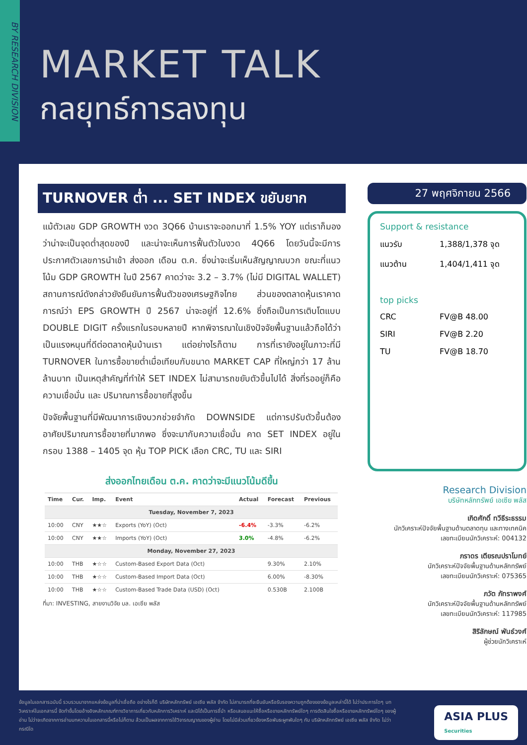BY RESEARCH DIVISION
MARKET TALK
กลยุทธ์การลงทุน
TURNOVER ต่ำ ... SET INDEX ขยับยาก
แม้ตัวเลข GDP GROWTH งวด 3Q66 บ้านเราจะออกมาที่ 1.5% YOY แต่เราก็มองว่าน่าจะเป็นจุดต่ำสุดของปี และน่าจะเห็นการฟื้นตัวในงวด 4Q66 โดยวันนี้จะมีการประกาศตัวเลขการนำเข้า ส่งออก เดือน ต.ค. ซึ่งน่าจะเริ่มเห็นสัญญาณบวก ขณะที่แนวโน้ม GDP GROWTH ในปี 2567 คาดว่าจะ 3.2 – 3.7% (ไม่มี DIGITAL WALLET) สถานการณ์ดังกล่าวยังยืนยันการฟื้นตัวของเศรษฐกิจไทย ส่วนของตลาดหุ้นเราคาดการณ์ว่า EPS GROWTH ปี 2567 น่าจะอยู่ที่ 12.6% ซึ่งถือเป็นการเติบโตแบบ DOUBLE DIGIT ครั้งแรกในรอบหลายปี หากพิจารณาในเชิงปัจจัยพื้นฐานแล้วถือได้ว่าเป็นแรงหนุนที่ดีต่อตลาดหุ้นบ้านเรา แต่อย่างไรก็ตาม การที่เรายังอยู่ในภาวะที่มี TURNOVER ในการซื้อขายต่ำเมื่อเทียบกับขนาด MARKET CAP ที่ใหญ่กว่า 17 ล้านล้านบาท เป็นเหตุสำคัญที่ทำให้ SET INDEX ไม่สามารถขยับตัวขึ้นไปได้ สิ่งที่รออยู่ก็คือ ความเชื่อมั่น และ ปริมาณการซื้อขายที่สูงขึ้น
ปัจจัยพื้นฐานที่มีพัฒนาการเชิงบวกช่วยจำกัด DOWNSIDE แต่การปรับตัวขึ้นต้องอาศัยปริมาณการซื้อขายที่มากพอ ซึ่งจะมากับความเชื่อมั่น คาด SET INDEX อยู่ในกรอบ 1388 – 1405 จุด หุ้น TOP PICK เลือก CRC, TU และ SIRI
ส่งออกไทยเดือน ต.ค. คาดว่าจะมีแนวโน้มดีขึ้น
| Time | Cur. | Imp. | Event | Actual | Forecast | Previous |
| --- | --- | --- | --- | --- | --- | --- |
| Tuesday, November 7, 2023 | | | | | | |
| 10:00 | CNY | ★★☆ | Exports (YoY) (Oct) | -6.4% | -3.3% | -6.2% |
| 10:00 | CNY | ★★☆ | Imports (YoY) (Oct) | 3.0% | -4.8% | -6.2% |
| Monday, November 27, 2023 | | | | | | |
| 10:00 | THB | ★☆☆ | Custom-Based Export Data (Oct) | | 9.30% | 2.10% |
| 10:00 | THB | ★☆☆ | Custom-Based Import Data (Oct) | | 6.00% | -8.30% |
| 10:00 | THB | ★☆☆ | Custom-Based Trade Data (USD) (Oct) | | 0.530B | 2.100B |
ที่มา: INVESTING, สายงานวิจัย บล. เอเซีย พลัส
27 พฤศจิกายน 2566
Support & resistance
แนวรับ 1,388/1,378 จุด
แนวต้าน 1,404/1,411 จุด
top picks
CRC FV@B 48.00
SIRI FV@B 2.20
TU FV@B 18.70
Research Division
บริษัทหลักทรัพย์ เอเซีย พลัส
เกิดศักดิ์ ทวีธีระธรรม
นักวิเคราะห์ปัจจัยพื้นฐานด้านตลาดทุน และทางเทคนิค
เลขทะเบียนนักวิเคราะห์: 004132
ภราดร เตียรณปราโมทย์
นักวิเคราะห์ปัจจัยพื้นฐานด้านหลักทรัพย์
เลขทะเบียนนักวิเคราะห์: 075365
ภวัต ภัทราพงศ์
นักวิเคราะห์ปัจจัยพื้นฐานด้านหลักทรัพย์
เลขทะเบียนนักวิเคราะห์: 117985
สิริลักษณ์ พันธ์วงศ์
ผู้ช่วยนักวิเคราะห์
ข้อมูลในเอกสารฉบับนี้ รวบรวมมาจากแหล่งข้อมูลที่น่าเชื่อถือ อย่างไรก็ดี บริษัทหลักทรัพย์ เอเซีย พลัส จำกัด ไม่สามารถที่จะยืนยันหรือรับรองความถูกต้องของข้อมูลเหล่านี้ได้ ไม่ว่าประการใดๆ บทวิเคราะห์ในเอกสารนี้ จัดทำขึ้นโดยอ้างอิงหลักเกณฑ์ทางวิชาการเกี่ยวกับหลักการวิเคราะห์ และมิได้เป็นการชี้นำ หรือเสนอแนะให้ซื้อหรือขายหลักทรัพย์ใดๆ การตัดสินใจซื้อหรือขายหลักทรัพย์ใดๆ ของผู้อ่าน ไม่ว่าจะเกิดจากการอ่านบทความในเอกสารนี้หรือไม่ก็ตาม ล้วนเป็นผลจากการใช้วิจารณญาณของผู้อ่าน โดยไม่มีส่วนเกี่ยวข้องหรือพันธะผูกพันใดๆ กับ บริษัทหลักทรัพย์ เอเซีย พลัส จำกัด ไม่ว่ากรณีใด
ASIA PLUS
Securities